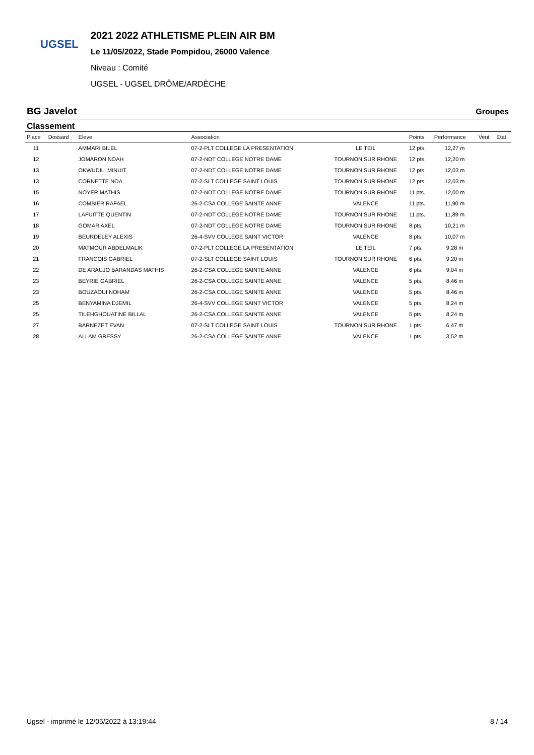UGSEL
2021 2022 ATHLETISME PLEIN AIR BM
Le 11/05/2022, Stade Pompidou, 26000 Valence
Niveau : Comité
UGSEL - UGSEL DRÔME/ARDÈCHE
BG Javelot Groupes
Classement
| Place | Dossard | Eleve | Association | | Points | Performance | Vent | Etat |
| --- | --- | --- | --- | --- | --- | --- | --- | --- |
| 11 | | AMMARI BILEL | 07-2-PLT COLLEGE LA PRESENTATION | LE TEIL | 12 pts. | 12,27 m | | |
| 12 | | JOMARON NOAH | 07-2-NDT COLLEGE NOTRE DAME | TOURNON SUR RHONE | 12 pts. | 12,20 m | | |
| 13 | | OKWUDILI MINUIT | 07-2-NDT COLLEGE NOTRE DAME | TOURNON SUR RHONE | 12 pts. | 12,03 m | | |
| 13 | | CORNETTE NOA | 07-2-SLT COLLEGE SAINT LOUIS | TOURNON SUR RHONE | 12 pts. | 12,03 m | | |
| 15 | | NOYER MATHIS | 07-2-NDT COLLEGE NOTRE DAME | TOURNON SUR RHONE | 11 pts. | 12,00 m | | |
| 16 | | COMBIER RAFAEL | 26-2-CSA COLLEGE SAINTE ANNE | VALENCE | 11 pts. | 11,90 m | | |
| 17 | | LAFUITTE QUENTIN | 07-2-NDT COLLEGE NOTRE DAME | TOURNON SUR RHONE | 11 pts. | 11,89 m | | |
| 18 | | GOMAR AXEL | 07-2-NDT COLLEGE NOTRE DAME | TOURNON SUR RHONE | 8 pts. | 10,21 m | | |
| 19 | | BEURDELEY ALEXIS | 26-4-SVV COLLEGE SAINT VICTOR | VALENCE | 8 pts. | 10,07 m | | |
| 20 | | MATMOUR ABDELMALIK | 07-2-PLT COLLEGE LA PRESENTATION | LE TEIL | 7 pts. | 9,28 m | | |
| 21 | | FRANCOIS GABRIEL | 07-2-SLT COLLEGE SAINT LOUIS | TOURNON SUR RHONE | 6 pts. | 9,20 m | | |
| 22 | | DE ARAUJO BARANDAS MATHIS | 26-2-CSA COLLEGE SAINTE ANNE | VALENCE | 6 pts. | 9,04 m | | |
| 23 | | BEYRIE GABRIEL | 26-2-CSA COLLEGE SAINTE ANNE | VALENCE | 5 pts. | 8,46 m | | |
| 23 | | BOUZAOUI NOHAM | 26-2-CSA COLLEGE SAINTE ANNE | VALENCE | 5 pts. | 8,46 m | | |
| 25 | | BENYAMINA DJEMIL | 26-4-SVV COLLEGE SAINT VICTOR | VALENCE | 5 pts. | 8,24 m | | |
| 25 | | TILEHGHOUATINE BILLAL | 26-2-CSA COLLEGE SAINTE ANNE | VALENCE | 5 pts. | 8,24 m | | |
| 27 | | BARNEZET EVAN | 07-2-SLT COLLEGE SAINT LOUIS | TOURNON SUR RHONE | 1 pts. | 6,47 m | | |
| 28 | | ALLAM GRESSY | 26-2-CSA COLLEGE SAINTE ANNE | VALENCE | 1 pts. | 3,52 m | | |
Ugsel - imprimé le 12/05/2022 à 13:19:44 8 / 14